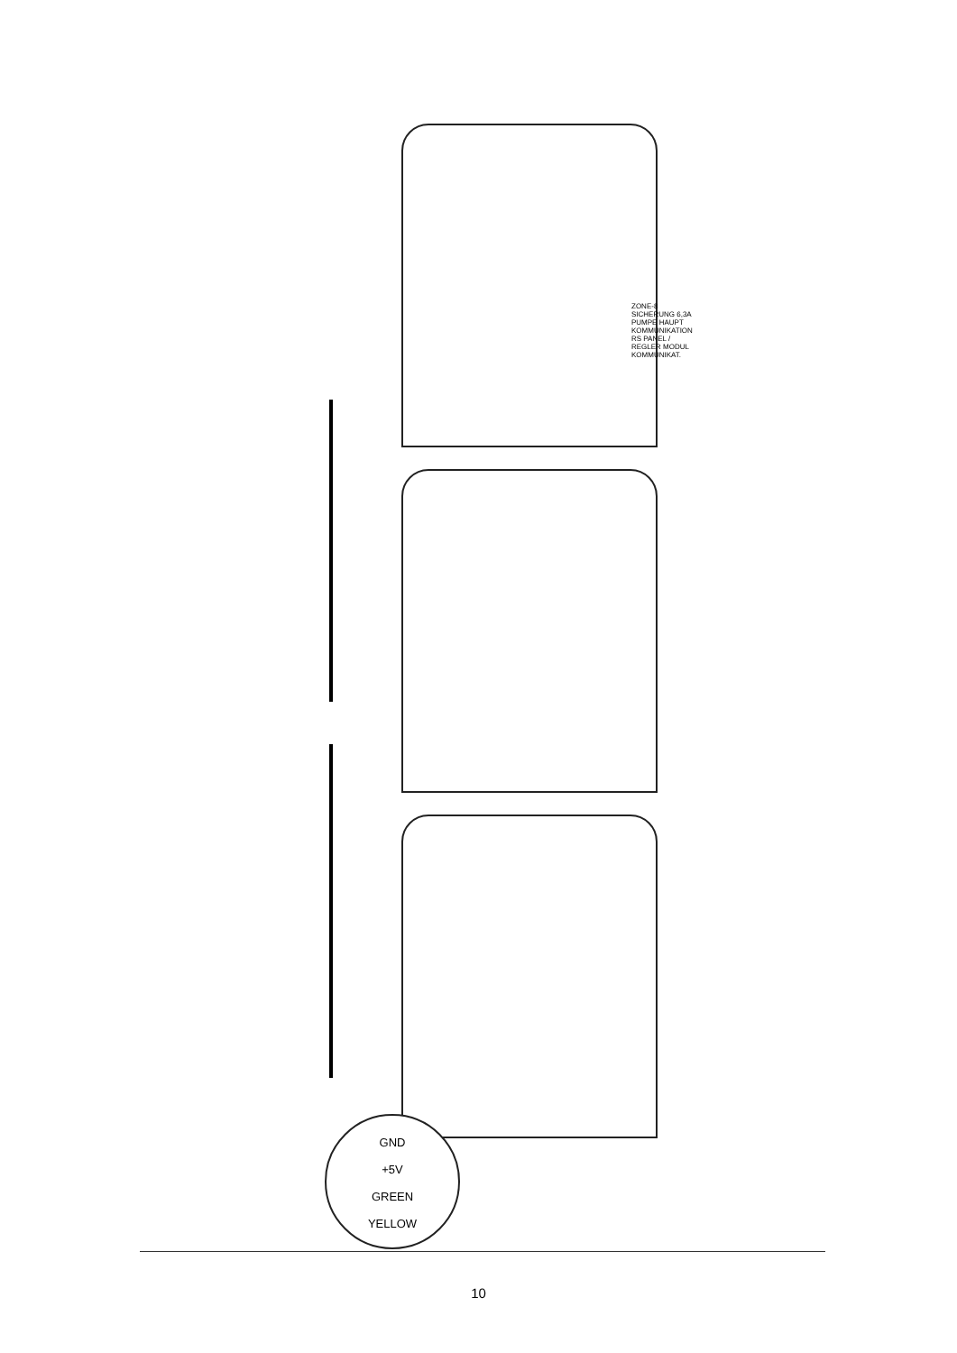GND
+5V
GREEN
YELLOW
ZONE-8 SICHERUNG 6,3A PUMPE HAUPT KOMMUNIKATION RS PANEL / REGLER MODUL KOMMUNIKAT.
10